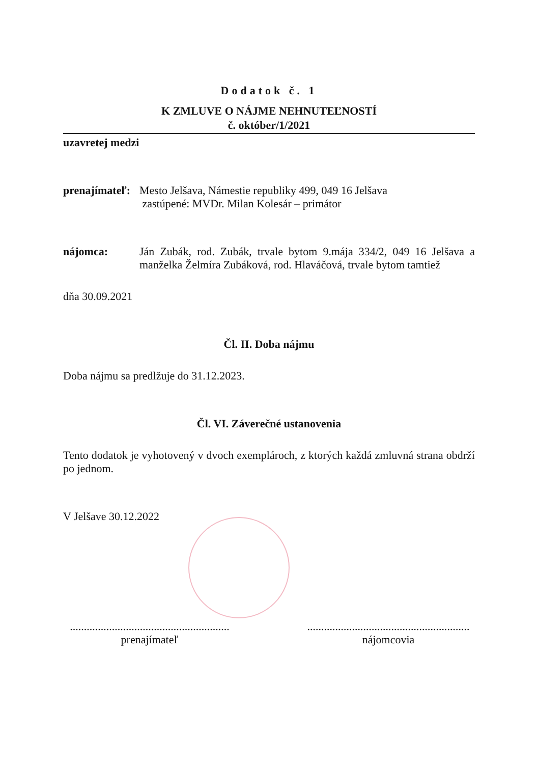Dodatok č. 1
K ZMLUVE O NÁJME NEHNUTEĽNOSTÍ
č. október/1/2021
uzavretej medzi
prenajímateľ:
Mesto Jelšava, Námestie republiky 499, 049 16 Jelšava
zastúpené: MVDr. Milan Kolesár – primátor
nájomca: Ján Zubák, rod. Zubák, trvale bytom 9.mája 334/2, 049 16 Jelšava a manželka Želmíra Zubáková, rod. Hlaváčová, trvale bytom tamtiež
dňa 30.09.2021
Čl. II. Doba nájmu
Doba nájmu sa predlžuje do 31.12.2023.
Čl. VI. Záverečné ustanovenia
Tento dodatok je vyhotovený v dvoch exemplároch, z ktorých každá zmluvná strana obdrží po jednom.
V Jelšave 30.12.2022
.........................................................
prenajímateľ
..........................................................
nájomcovia